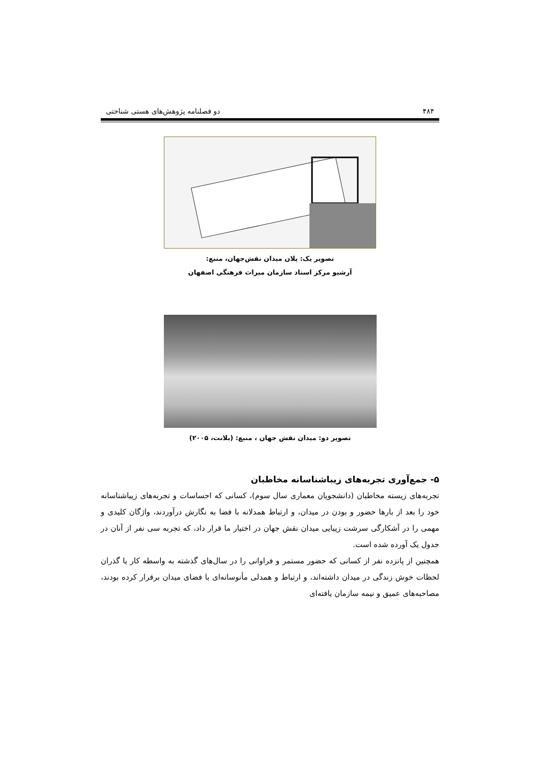۴۸۴ دو فصلنامه پژوهش‌های هستی شناختی
تصویر یک: پلان میدان نقش‌جهان، منبع:
آرشیو مرکز اسناد سازمان میراث فرهنگی اصفهان
تصویر دو: میدان نقش جهان ، منبع: (بلانت، ۲۰۰۵)
۵- جمع‌آوری تجربه‌های زیباشناسانه مخاطبان
تجربه‌های زیسته مخاطبان (دانشجویان معماری سال سوم)، کسانی که احساسات و تجربه‌های زیباشناسانه خود را بعد از بارها حضور و بودن در میدان، و ارتباط همدلانه با فضا به نگارش درآوردند، واژگان کلیدی و مهمی را در آشکارگی سرشت زیبایی میدان نقش جهان در اختیار ما قرار داد، که تجربه سی نفر از آنان در جدول یک آورده شده است.
همچنین از پانزده نفر از کسانی که حضور مستمر و فراوانی را در سال‌های گذشته به واسطه کار یا گذران لحظات خوش زندگی در میدان داشته‌اند، و ارتباط و همدلی مأنوسانه‌ای با فضای میدان برقرار کرده بودند، مصاحبه‌های عمیق و نیمه سازمان یافته‌ای